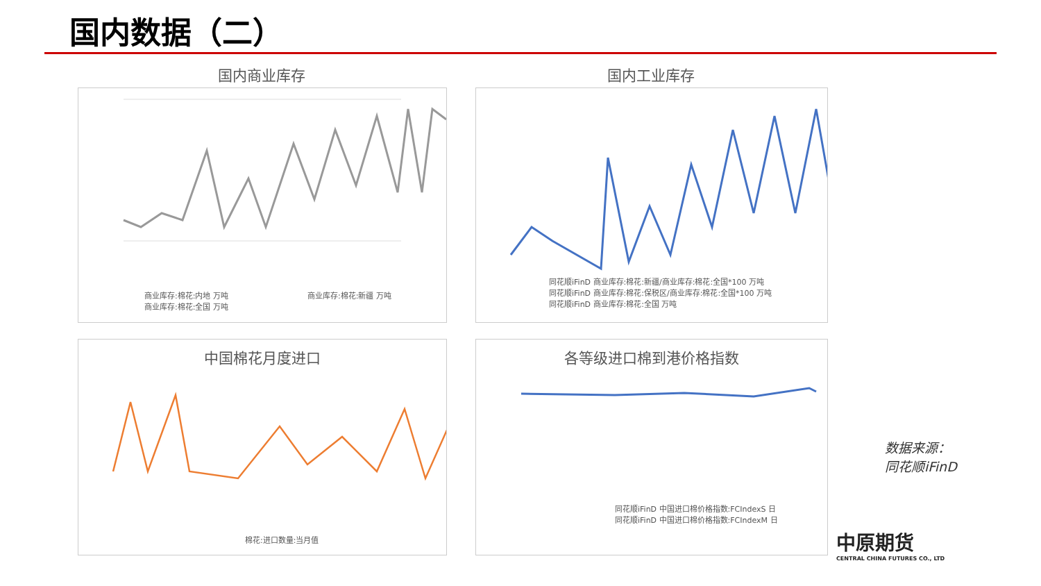国内数据（二）
国内商业库存 国内工业库存
商业库存:棉花:内地 万吨
商业库存:棉花:全国 万吨
商业库存:棉花:新疆 万吨
同花顺iFinD 商业库存:棉花:新疆/商业库存:棉花:全国*100 万吨
同花顺iFinD 商业库存:棉花:保税区/商业库存:棉花:全国*100 万吨
同花顺iFinD 商业库存:棉花:全国 万吨
中国棉花月度进口
棉花:进口数量:当月值
各等级进口棉到港价格指数
同花顺iFinD 中国进口棉价格指数:FCIndexS 日
同花顺iFinD 中国进口棉价格指数:FCIndexM 日
数据来源：
同花顺iFinD
中原期货
CENTRAL CHINA FUTURES CO., LTD